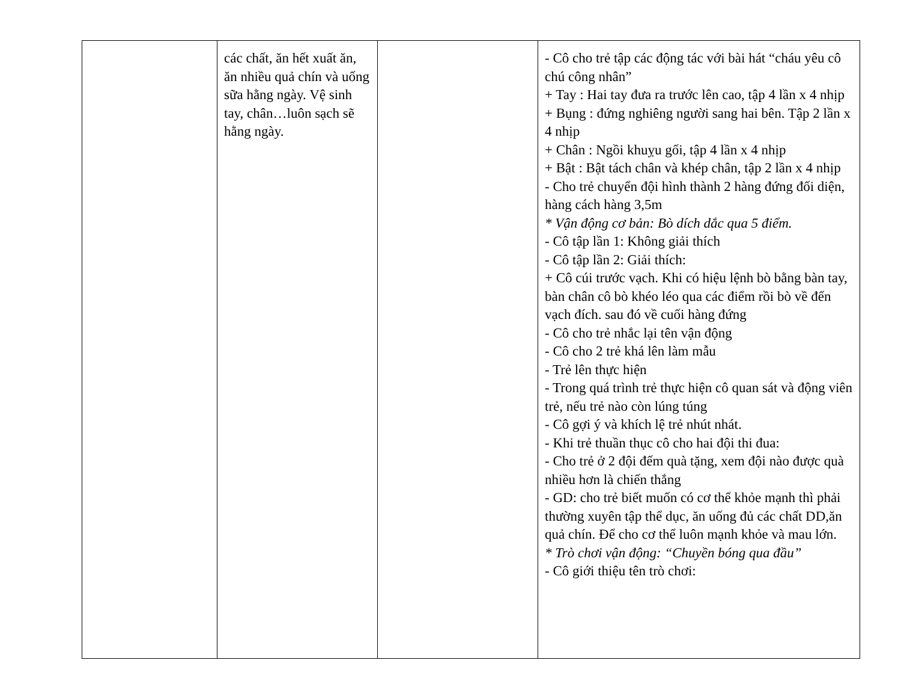| | các chất, ăn hết xuất ăn, ăn nhiều quả chín và uống sữa hằng ngày. Vệ sinh tay, chân…luôn sạch sẽ hằng ngày. | | - Cô cho trẻ tập các động tác với bài hát “cháu yêu cô chú công nhân” + Tay : Hai tay đưa ra trước lên cao, tập 4 lần x 4 nhịp + Bụng : đứng nghiêng người sang hai bên. Tập 2 lần x 4 nhịp + Chân : Ngồi khuỵu gối, tập 4 lần x 4 nhịp + Bật : Bật tách chân và khép chân, tập 2 lần x 4 nhịp - Cho trẻ chuyển đội hình thành 2 hàng đứng đối diện, hàng cách hàng 3,5m * Vận động cơ bản: Bò dích dắc qua 5 điểm. - Cô tập lần 1: Không giải thích - Cô tập lần 2: Giải thích: + Cô cúi trước vạch. Khi có hiệu lệnh bò bằng bàn tay, bàn chân cô bò khéo léo qua các điểm rồi bò về đến vạch đích. sau đó về cuối hàng đứng - Cô cho trẻ nhắc lại tên vận động - Cô cho 2 trẻ khá lên làm mẫu - Trẻ lên thực hiện - Trong quá trình trẻ thực hiện cô quan sát và động viên trẻ, nếu trẻ nào còn lúng túng - Cô gợi ý và khích lệ trẻ nhút nhát. - Khi trẻ thuần thục cô cho hai đội thi đua: - Cho trẻ ở 2 đội đếm quà tặng, xem đội nào được quà nhiều hơn là chiến thắng - GD: cho trẻ biết muốn có cơ thể khỏe mạnh thì phải thường xuyên tập thể dục, ăn uống đủ các chất DD,ăn quả chín. Để cho cơ thể luôn mạnh khỏe và mau lớn. * Trò chơi vận động: “Chuyền bóng qua đầu” - Cô giới thiệu tên trò chơi: |